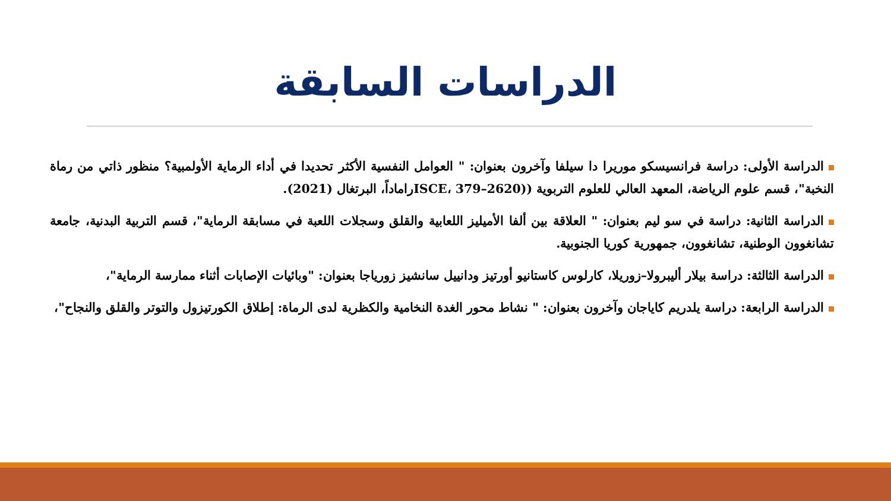الدراسات السابقة
الدراسة الأولى: دراسة فرانسيسكو موريرا دا سيلفا وآخرون بعنوان: " العوامل النفسية الأكثر تحديدا في أداء الرماية الأولمبية؟ منظور ذاتي من رماة النخبة"، قسم علوم الرياضة، المعهد العالي للعلوم التربوية ((ISCE، 379–2620راماداً، البرتغال (2021).
الدراسة الثانية: دراسة في سو ليم بعنوان: " العلاقة بين ألفا الأميليز اللعابية والقلق وسجلات اللعبة في مسابقة الرماية"، قسم التربية البدنية، جامعة تشانغوون الوطنية، تشانغوون، جمهورية كوريا الجنوبية.
الدراسة الثالثة: دراسة بيلار أليبرولا–زوريلا، كارلوس كاستانيو أورتيز ودانييل سانشيز زورياجا بعنوان: "وبائيات الإصابات أثناء ممارسة الرماية"،
الدراسة الرابعة: دراسة يلدريم كاياجان وآخرون بعنوان: " نشاط محور الغدة النخامية والكظرية لدى الرماة: إطلاق الكورتيزول والتوتر والقلق والنجاح"،